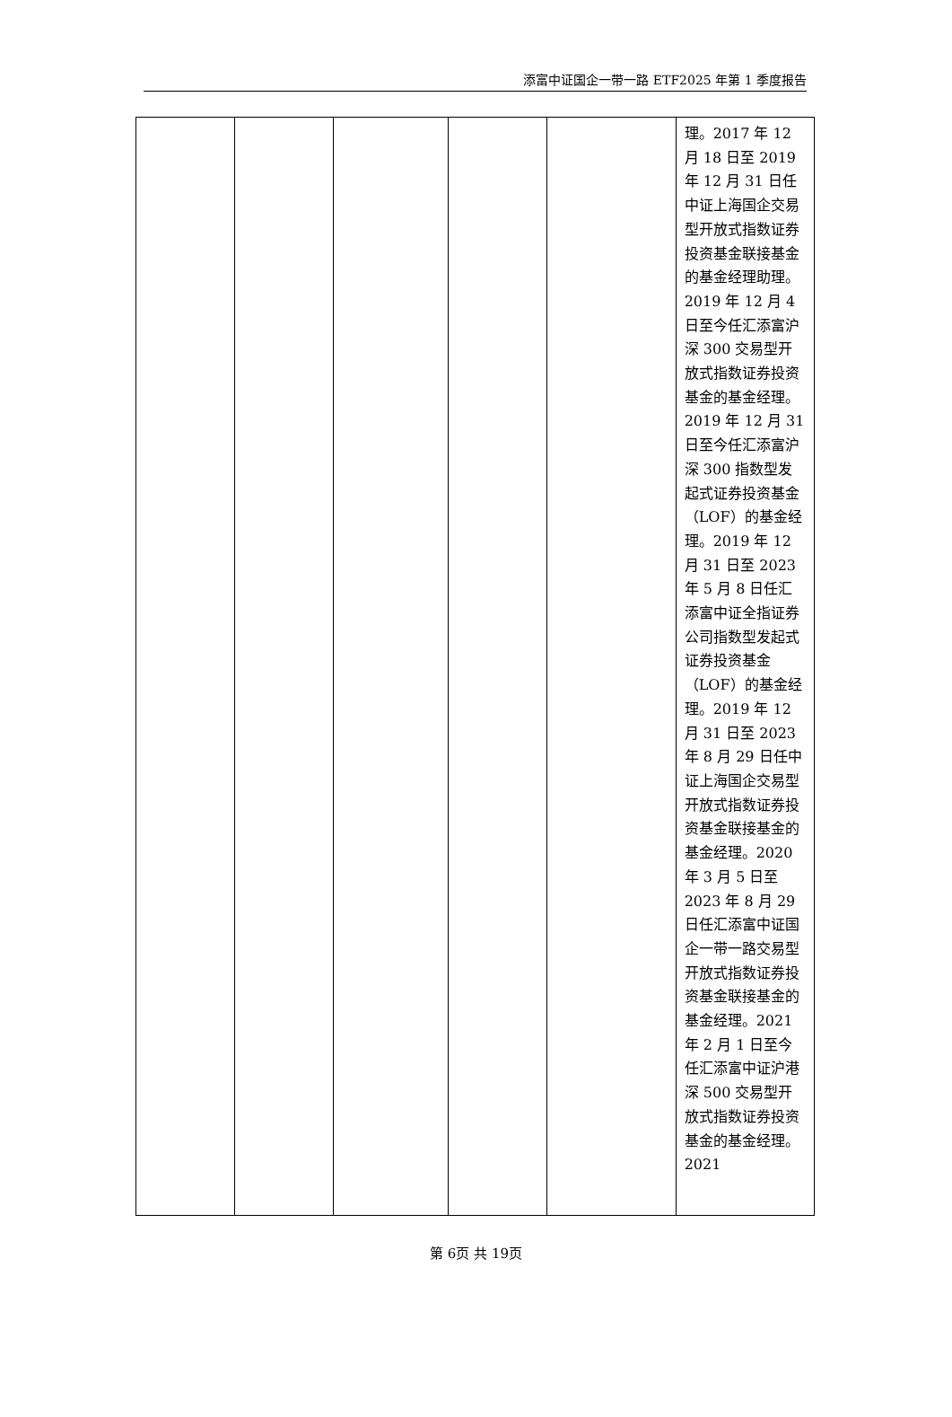添富中证国企一带一路 ETF2025 年第 1 季度报告
| | | | | | 理。2017 年 12 月 18 日至 2019 年 12 月 31 日任中证上海国企交易型开放式指数证券投资基金联接基金的基金经理助理。2019 年 12 月 4 日至今任汇添富沪深 300 交易型开放式指数证券投资基金的基金经理。2019 年 12 月 31 日至今任汇添富沪深 300 指数型发起式证券投资基金（LOF）的基金经理。2019 年 12 月 31 日至 2023 年 5 月 8 日任汇添富中证全指证券公司指数型发起式证券投资基金（LOF）的基金经理。2019 年 12 月 31 日至 2023 年 8 月 29 日任中证上海国企交易型开放式指数证券投资基金联接基金的基金经理。2020 年 3 月 5 日至 2023 年 8 月 29 日任汇添富中证国企一带一路交易型开放式指数证券投资基金联接基金的基金经理。2021 年 2 月 1 日至今任汇添富中证沪港深 500 交易型开放式指数证券投资基金的基金经理。2021 |
第 6页 共 19页